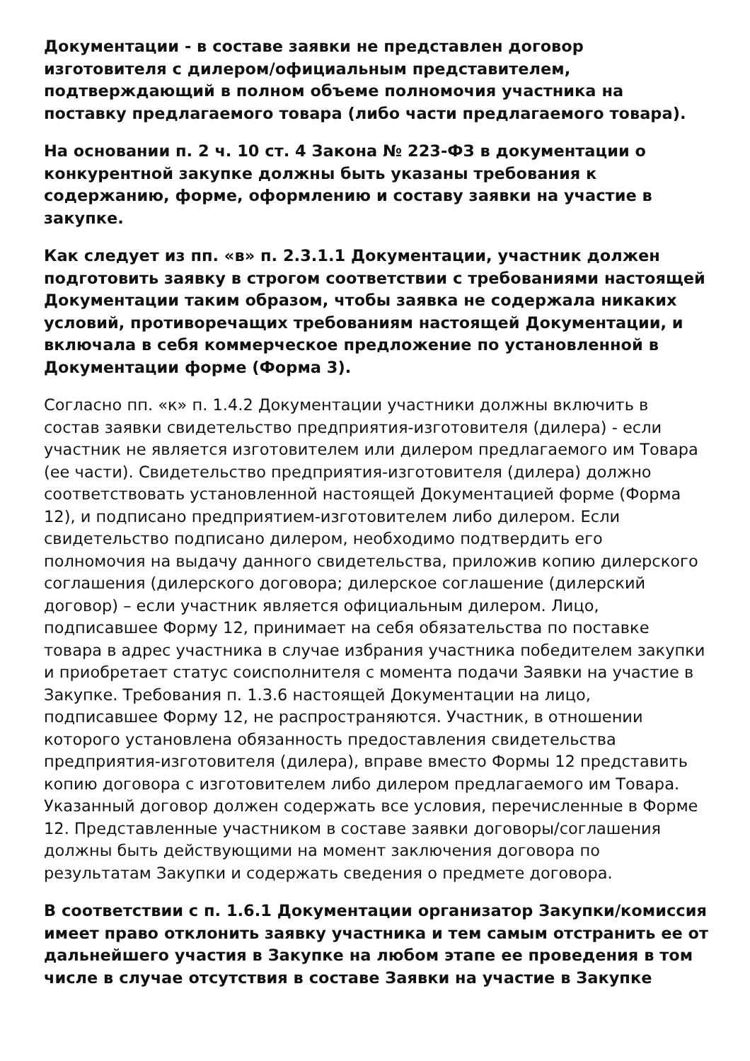Документации - в составе заявки не представлен договор изготовителя с дилером/официальным представителем, подтверждающий в полном объеме полномочия участника на поставку предлагаемого товара (либо части предлагаемого товара).
На основании п. 2 ч. 10 ст. 4 Закона № 223-ФЗ в документации о конкурентной закупке должны быть указаны требования к содержанию, форме, оформлению и составу заявки на участие в закупке.
Как следует из пп. «в» п. 2.3.1.1 Документации, участник должен подготовить заявку в строгом соответствии с требованиями настоящей Документации таким образом, чтобы заявка не содержала никаких условий, противоречащих требованиям настоящей Документации, и включала в себя коммерческое предложение по установленной в Документации форме (Форма 3).
Согласно пп. «к» п. 1.4.2 Документации участники должны включить в состав заявки свидетельство предприятия-изготовителя (дилера) - если участник не является изготовителем или дилером предлагаемого им Товара (ее части). Свидетельство предприятия-изготовителя (дилера) должно соответствовать установленной настоящей Документацией форме (Форма 12), и подписано предприятием-изготовителем либо дилером. Если свидетельство подписано дилером, необходимо подтвердить его полномочия на выдачу данного свидетельства, приложив копию дилерского соглашения (дилерского договора; дилерское соглашение (дилерский договор) – если участник является официальным дилером. Лицо, подписавшее Форму 12, принимает на себя обязательства по поставке товара в адрес участника в случае избрания участника победителем закупки и приобретает статус соисполнителя с момента подачи Заявки на участие в Закупке. Требования п. 1.3.6 настоящей Документации на лицо, подписавшее Форму 12, не распространяются. Участник, в отношении которого установлена обязанность предоставления свидетельства предприятия-изготовителя (дилера), вправе вместо Формы 12 представить копию договора с изготовителем либо дилером предлагаемого им Товара. Указанный договор должен содержать все условия, перечисленные в Форме 12. Представленные участником в составе заявки договоры/соглашения должны быть действующими на момент заключения договора по результатам Закупки и содержать сведения о предмете договора.
В соответствии с п. 1.6.1 Документации организатор Закупки/комиссия имеет право отклонить заявку участника и тем самым отстранить ее от дальнейшего участия в Закупке на любом этапе ее проведения в том числе в случае отсутствия в составе Заявки на участие в Закупке